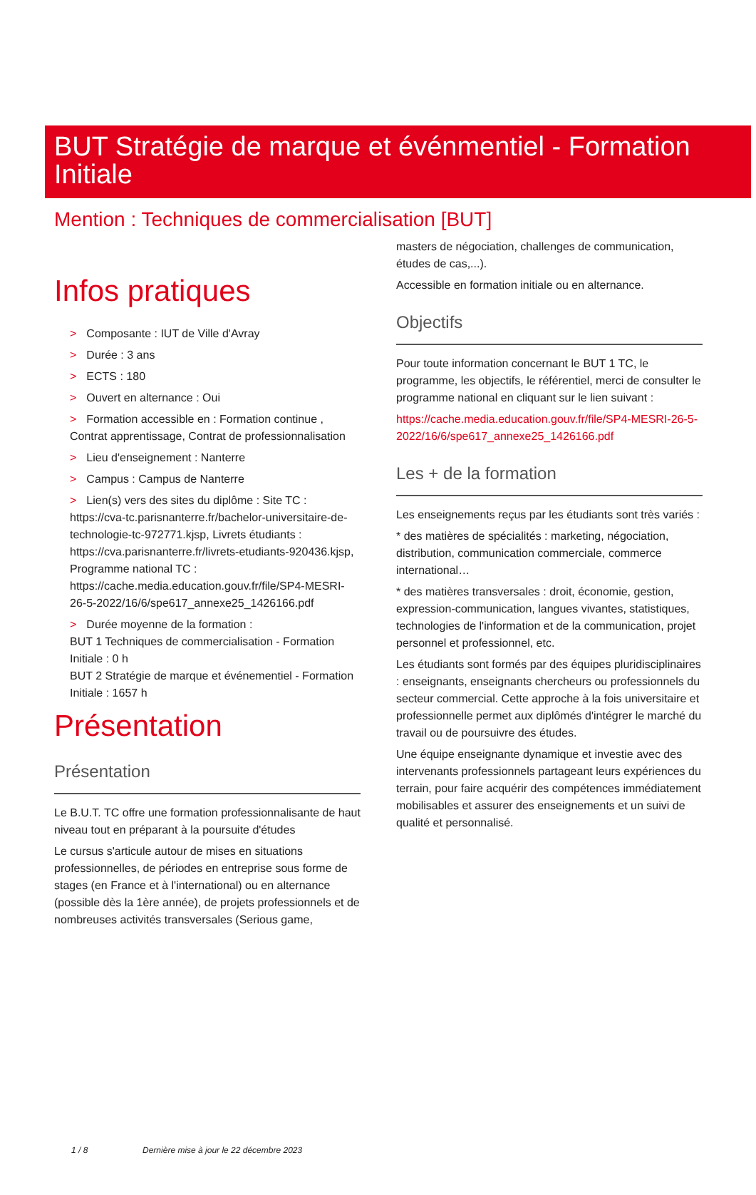BUT Stratégie de marque et événmentiel - Formation Initiale
Mention : Techniques de commercialisation [BUT]
Infos pratiques
> Composante : IUT de Ville d'Avray
> Durée : 3 ans
> ECTS : 180
> Ouvert en alternance : Oui
> Formation accessible en : Formation continue , Contrat apprentissage, Contrat de professionnalisation
> Lieu d'enseignement : Nanterre
> Campus : Campus de Nanterre
> Lien(s) vers des sites du diplôme : Site TC : https://cva-tc.parisnanterre.fr/bachelor-universitaire-de-technologie-tc-972771.kjsp, Livrets étudiants : https://cva.parisnanterre.fr/livrets-etudiants-920436.kjsp, Programme national TC : https://cache.media.education.gouv.fr/file/SP4-MESRI-26-5-2022/16/6/spe617_annexe25_1426166.pdf
> Durée moyenne de la formation :
BUT 1 Techniques de commercialisation - Formation Initiale : 0 h
BUT 2 Stratégie de marque et événementiel - Formation Initiale : 1657 h
Présentation
Présentation
Le B.U.T. TC offre une formation professionnalisante de haut niveau tout en préparant à la poursuite d'études
Le cursus s'articule autour de mises en situations professionnelles, de périodes en entreprise sous forme de stages (en France et à l'international) ou en alternance (possible dès la 1ère année), de projets professionnels et de nombreuses activités transversales (Serious game,
masters de négociation, challenges de communication, études de cas,...).
Accessible en formation initiale ou en alternance.
Objectifs
Pour toute information concernant le BUT 1 TC, le programme, les objectifs, le référentiel, merci de consulter le programme national en cliquant sur le lien suivant :
https://cache.media.education.gouv.fr/file/SP4-MESRI-26-5-2022/16/6/spe617_annexe25_1426166.pdf
Les + de la formation
Les enseignements reçus par les étudiants sont très variés :
* des matières de spécialités : marketing, négociation, distribution, communication commerciale, commerce international…
* des matières transversales : droit, économie, gestion, expression-communication, langues vivantes, statistiques, technologies de l'information et de la communication, projet personnel et professionnel, etc.
Les étudiants sont formés par des équipes pluridisciplinaires : enseignants, enseignants chercheurs ou professionnels du secteur commercial. Cette approche à la fois universitaire et professionnelle permet aux diplômés d'intégrer le marché du travail ou de poursuivre des études.
Une équipe enseignante dynamique et investie avec des intervenants professionnels partageant leurs expériences du terrain, pour faire acquérir des compétences immédiatement mobilisables et assurer des enseignements et un suivi de qualité et personnalisé.
1 / 8 Dernière mise à jour le 22 décembre 2023